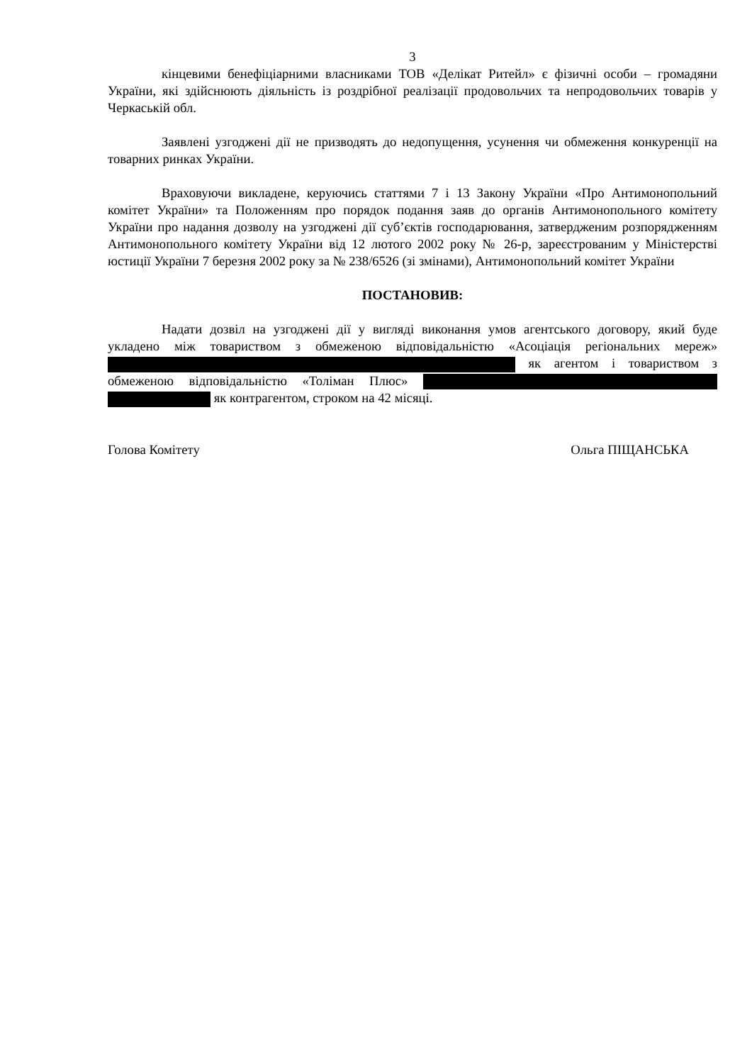3
кінцевими бенефіціарними власниками ТОВ «Делікат Ритейл» є фізичні особи – громадяни України, які здійснюють діяльність із роздрібної реалізації продовольчих та непродовольчих товарів у Черкаській обл.
Заявлені узгоджені дії не призводять до недопущення, усунення чи обмеження конкуренції на товарних ринках України.
Враховуючи викладене, керуючись статтями 7 і 13 Закону України «Про Антимонопольний комітет України» та Положенням про порядок подання заяв до органів Антимонопольного комітету України про надання дозволу на узгоджені дії суб’єктів господарювання, затвердженим розпорядженням Антимонопольного комітету України від 12 лютого 2002 року № 26-р, зареєстрованим у Міністерстві юстиції України 7 березня 2002 року за № 238/6526 (зі змінами), Антимонопольний комітет України
ПОСТАНОВИВ:
Надати дозвіл на узгоджені дії у вигляді виконання умов агентського договору, який буде укладено між товариством з обмеженою відповідальністю «Асоціація регіональних мереж» як агентом і товариством з обмеженою відповідальністю «Толіман Плюс» як контрагентом, строком на 42 місяці.
Голова Комітету Ольга ПІЩАНСЬКА